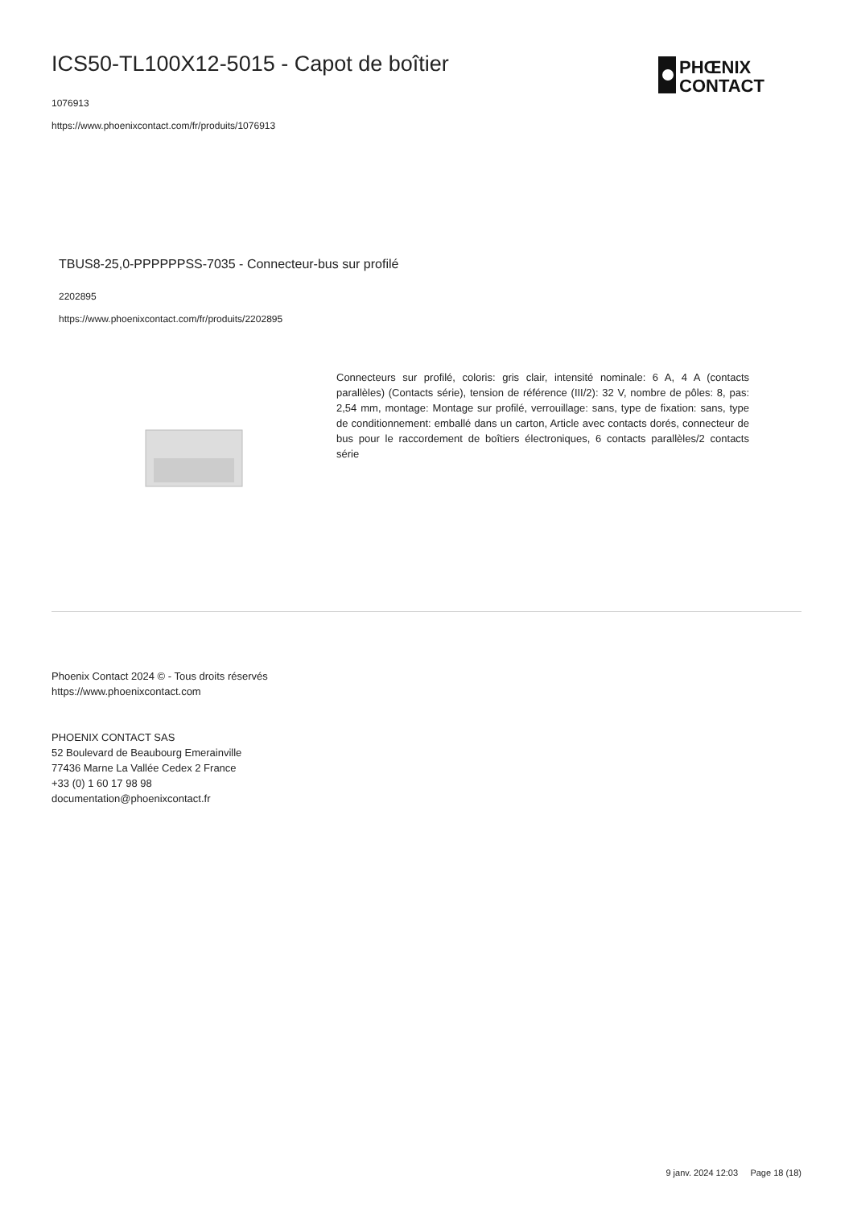PHŒNIX
CONTACT
ICS50-TL100X12-5015 - Capot de boîtier
1076913
https://www.phoenixcontact.com/fr/produits/1076913
TBUS8-25,0-PPPPPPSS-7035 - Connecteur-bus sur profilé
2202895
https://www.phoenixcontact.com/fr/produits/2202895
Connecteurs sur profilé, coloris: gris clair, intensité nominale: 6 A, 4 A (contacts parallèles) (Contacts série), tension de référence (III/2): 32 V, nombre de pôles: 8, pas: 2,54 mm, montage: Montage sur profilé, verrouillage: sans, type de fixation: sans, type de conditionnement: emballé dans un carton, Article avec contacts dorés, connecteur de bus pour le raccordement de boîtiers électroniques, 6 contacts parallèles/2 contacts série
Phoenix Contact 2024 © - Tous droits réservés
https://www.phoenixcontact.com
PHOENIX CONTACT SAS
52 Boulevard de Beaubourg Emerainville
77436 Marne La Vallée Cedex 2 France
+33 (0) 1 60 17 98 98
documentation@phoenixcontact.fr
9 janv. 2024 12:03 Page 18 (18)